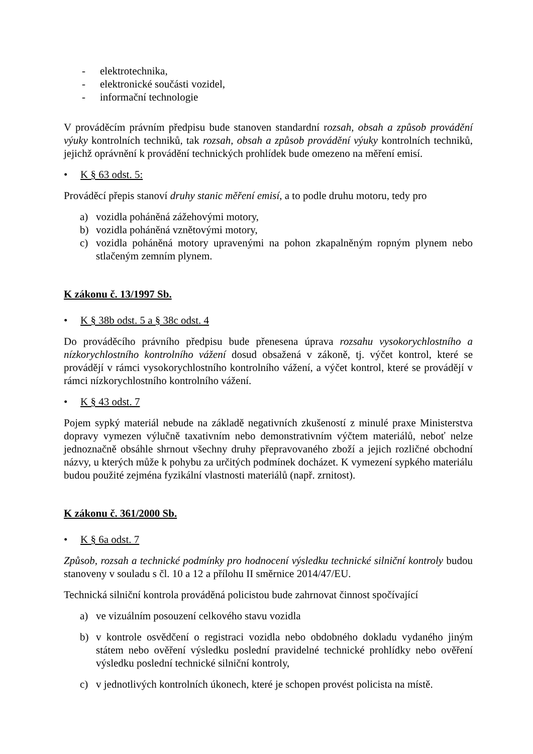- elektrotechnika,
- elektronické součásti vozidel,
- informační technologie
V prováděcím právním předpisu bude stanoven standardní rozsah, obsah a způsob provádění výuky kontrolních techniků, tak rozsah, obsah a způsob provádění výuky kontrolních techniků, jejichž oprávnění k provádění technických prohlídek bude omezeno na měření emisí.
• K § 63 odst. 5:
Prováděcí přepis stanoví druhy stanic měření emisí, a to podle druhu motoru, tedy pro
a) vozidla poháněná zážehovými motory,
b) vozidla poháněná vznětovými motory,
c) vozidla poháněná motory upravenými na pohon zkapalněným ropným plynem nebo stlačeným zemním plynem.
K zákonu č. 13/1997 Sb.
• K § 38b odst. 5 a § 38c odst. 4
Do prováděcího právního předpisu bude přenesena úprava rozsahu vysokorychlostního a nízkorychlostního kontrolního vážení dosud obsažená v zákoně, tj. výčet kontrol, které se provádějí v rámci vysokorychlostního kontrolního vážení, a výčet kontrol, které se provádějí v rámci nízkorychlostního kontrolního vážení.
• K § 43 odst. 7
Pojem sypký materiál nebude na základě negativních zkušeností z minulé praxe Ministerstva dopravy vymezen výlučně taxativním nebo demonstrativním výčtem materiálů, neboť nelze jednoznačně obsáhle shrnout všechny druhy přepravovaného zboží a jejich rozličné obchodní názvy, u kterých může k pohybu za určitých podmínek docházet. K vymezení sypkého materiálu budou použité zejména fyzikální vlastnosti materiálů (např. zrnitost).
K zákonu č. 361/2000 Sb.
• K § 6a odst. 7
Způsob, rozsah a technické podmínky pro hodnocení výsledku technické silniční kontroly budou stanoveny v souladu s čl. 10 a 12 a přílohu II směrnice 2014/47/EU.
Technická silniční kontrola prováděná policistou bude zahrnovat činnost spočívající
a) ve vizuálním posouzení celkového stavu vozidla
b) v kontrole osvědčení o registraci vozidla nebo obdobného dokladu vydaného jiným státem nebo ověření výsledku poslední pravidelné technické prohlídky nebo ověření výsledku poslední technické silniční kontroly,
c) v jednotlivých kontrolních úkonech, které je schopen provést policista na místě.